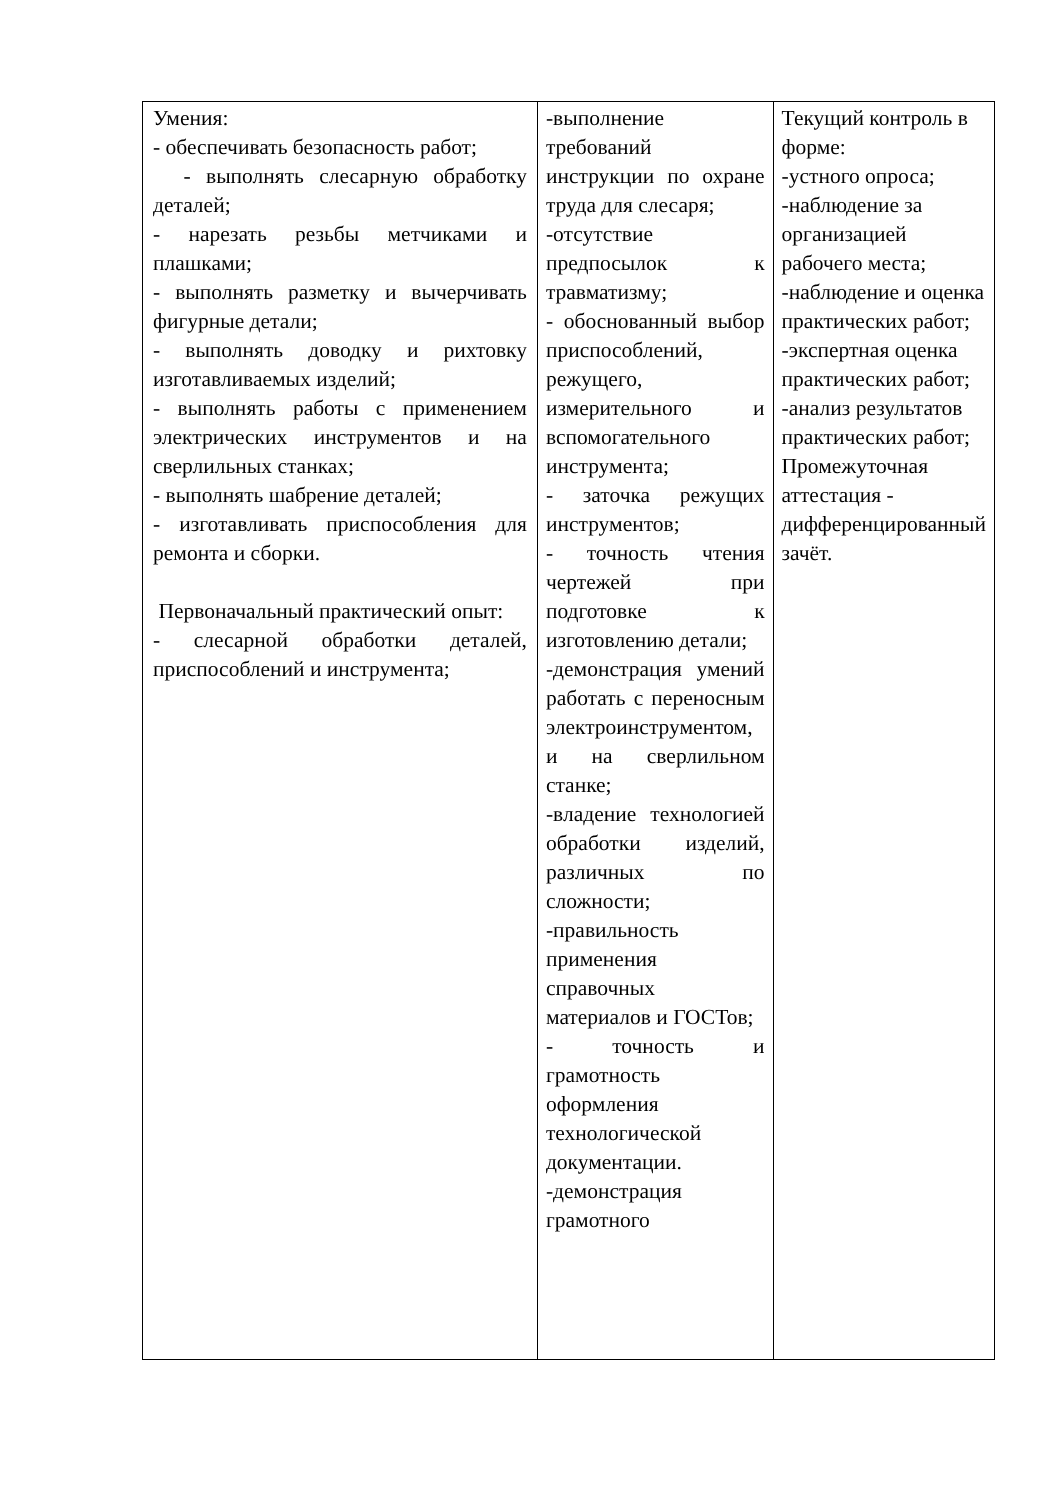| Умения: - обеспечивать безопасность работ; - выполнять слесарную обработку деталей; - нарезать резьбы метчиками и плашками; - выполнять разметку и вычерчивать фигурные детали; - выполнять доводку и рихтовку изготавливаемых изделий; - выполнять работы с применением электрических инструментов и на сверлильных станках; - выполнять шабрение деталей; - изготавливать приспособления для ремонта и сборки. Первоначальный практический опыт: - слесарной обработки деталей, приспособлений и инструмента; | -выполнение требований инструкции по охране труда для слесаря; -отсутствие предпосылок к травматизму; - обоснованный выбор приспособлений, режущего, измерительного и вспомогательного инструмента; - заточка режущих инструментов; - точность чтения чертежей при подготовке к изготовлению детали; -демонстрация умений работать с переносным электроинструментом, и на сверлильном станке; -владение технологией обработки изделий, различных по сложности; -правильность применения справочных материалов и ГОСТов; - точность и грамотность оформления технологической документации. -демонстрация грамотного | Текущий контроль в форме: -устного опроса; -наблюдение за организацией рабочего места; -наблюдение и оценка практических работ; -экспертная оценка практических работ; -анализ результатов практических работ; Промежуточная аттестация - дифференцированный зачёт. |